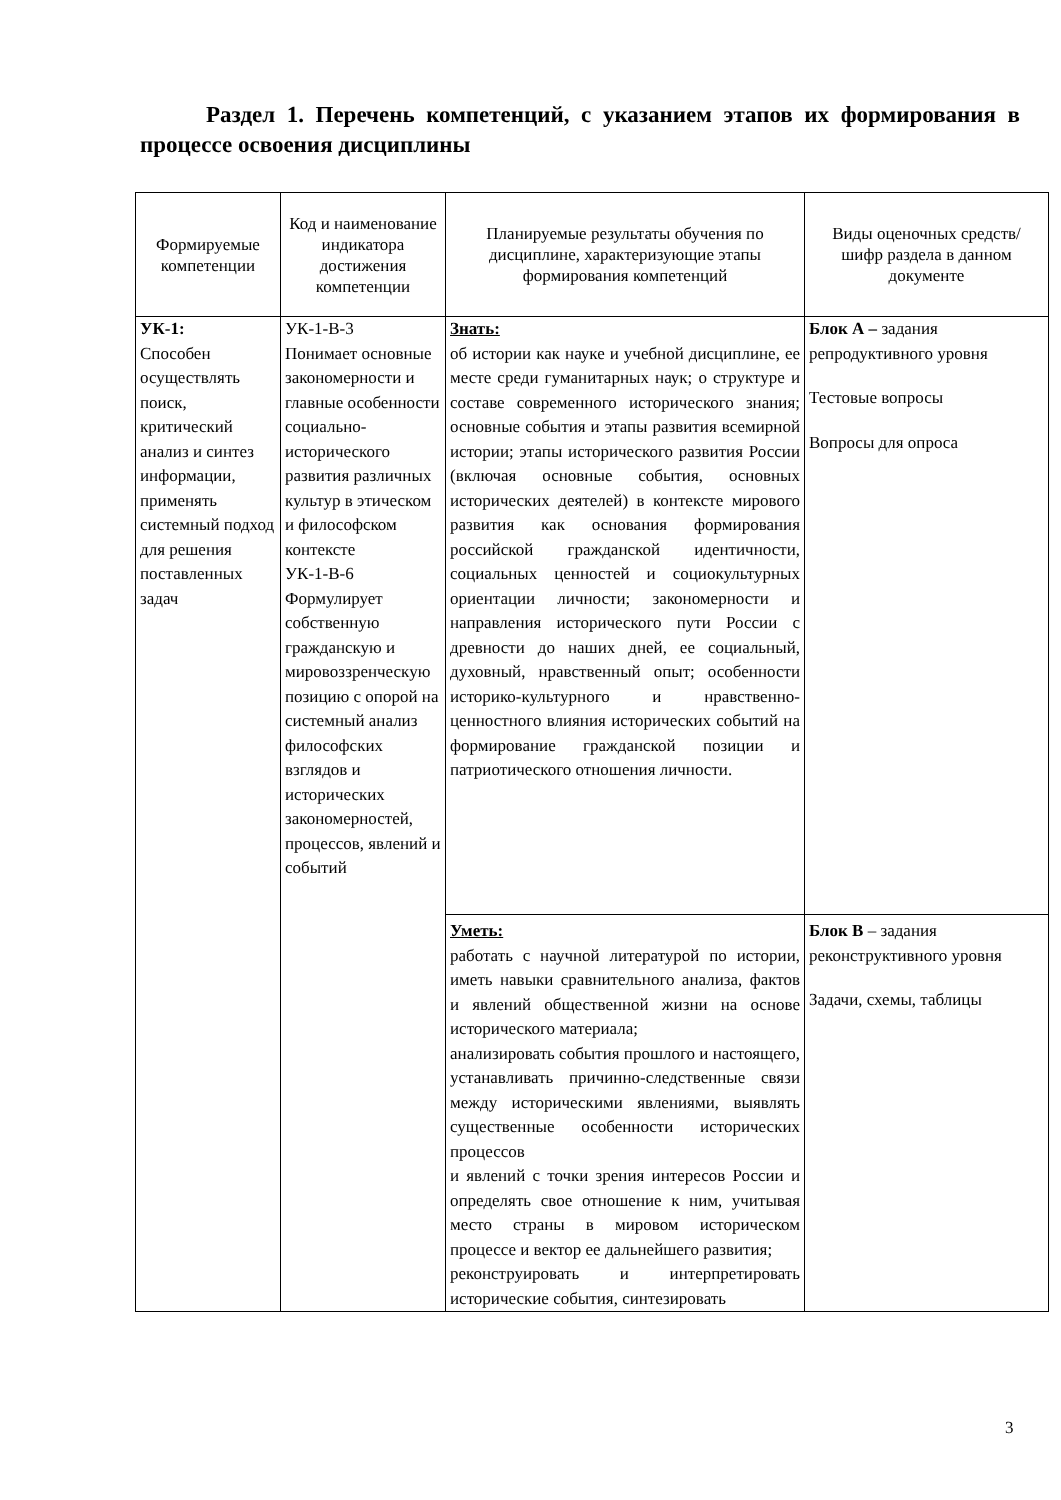Раздел 1. Перечень компетенций, с указанием этапов их формирования в процессе освоения дисциплины
| Формируемые компетенции | Код и наименование индикатора достижения компетенции | Планируемые результаты обучения по дисциплине, характеризующие этапы формирования компетенций | Виды оценочных средств/ шифр раздела в данном документе |
| --- | --- | --- | --- |
| УК-1: Способен осуществлять поиск, критический анализ и синтез информации, применять системный подход для решения поставленных задач | УК-1-В-3 Понимает основные закономерности и главные особенности социально-исторического развития различных культур в этическом и философском контексте УК-1-В-6 Формулирует собственную гражданскую и мировоззренческую позицию с опорой на системный анализ философских взглядов и исторических закономерностей, процессов, явлений и событий | Знать: об истории как науке и учебной дисциплине, ее месте среди гуманитарных наук; о структуре и составе современного исторического знания; основные события и этапы развития всемирной истории; этапы исторического развития России (включая основные события, основных исторических деятелей) в контексте мирового развития как основания формирования российской гражданской идентичности, социальных ценностей и социокультурных ориентации личности; закономерности и направления исторического пути России с древности до наших дней, ее социальный, духовный, нравственный опыт; особенности историко-культурного и нравственно-ценностного влияния исторических событий на формирование гражданской позиции и патриотического отношения личности. | Блок А – задания репродуктивного уровня Тестовые вопросы Вопросы для опроса |
| | | Уметь: работать с научной литературой по истории, иметь навыки сравнительного анализа, фактов и явлений общественной жизни на основе исторического материала; анализировать события прошлого и настоящего, устанавливать причинно-следственные связи между историческими явлениями, выявлять существенные особенности исторических процессов и явлений с точки зрения интересов России и определять свое отношение к ним, учитывая место страны в мировом историческом процессе и вектор ее дальнейшего развития; реконструировать и интерпретировать исторические события, синтезировать | Блок В – задания реконструктивного уровня Задачи, схемы, таблицы |
3